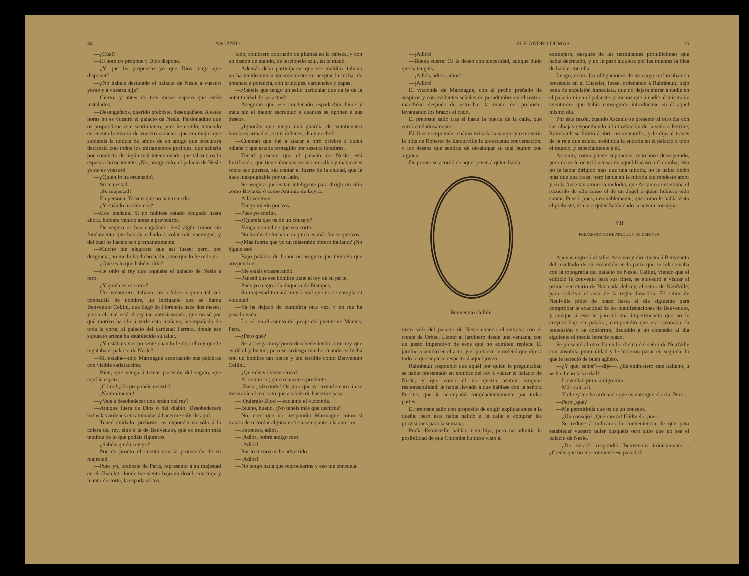34 ASCANIO
—¿Cuál?
—El hombre propone y Dios dispone.
—¿Y qué he propuesto yo que Dios tenga que disponer?
—¿No habéis destinado el palacio de Nesle á vuestro yerno y á vuestra hija?
—Cierto, y antes de tres meses espero que estén instalados.
—Desengañáos, querido preboste, desengañáos. A estas horas no es vuestro el palacio de Nesle. Perdonadme que os proporcione este sentimiento, pero he creído, teniendo en cuenta la viveza de vuestro carácter, que era mejor que supiérais la noticia de labios de un amigo que procurará decírosla con todos los miramientos posibles, que saberla por conducto de algún mal intencionado que tal vez os la espetara bruscamente. ¡No, amigo mío, el palacio de Nesle ya no es vuestro!
—¿Quién lo ha ordenado?
—Su majestad.
—¡Su majestad!
—En persona. Ya veis que no hay remedio.
—¿Y cuándo ha sido eso?
—Esta mañana. Si no hubiese estado ocupado hasta ahora, hubiera venido antes á preveniros.
—De seguro os han engañado. Será algún rumor sin fundamento que habrán echado á volar mis enemigos, y del cual os hacéis eco prematuramente.
—Mucho me alegraría que así fuese; pero, por desgracia, no me lo ha dicho nadie, sino que lo he oído yo.
—¿Qué es lo que habéis oído?
—He oído al rey que regalaba el palacio de Nesle á otro.
—¿Y quién es ese otro?
—Un aventurero italiano, un orfebre á quien tal vez conozcáis de nombre, un intrigante que se llama Benvenuto Cellini, que llegó de Florencia hace dos meses, y con el cual está el rey tan entusiasmado, que no sé por qué motivo ha ido á verle esta mañana, acompañado de toda la corte, al palacio del cardenal Ferrara, donde ese supuesto artista ha establecido su taller.
—¿Y estábais vos presente cuando le dijo el rey que le regalaba el palacio de Nesle?
—Sí, estaba—dijo Marmagne acentuando sus palabras con visible satisfacción.
—Bien; que venga á tomar posesión del regalo, que aquí le espero.
—¡Cómo! ¿Os proponéis resistir?
—¡Naturalmente!
—¿Vais á desobedecer una orden del rey?
—Aunque fuera de Dios ó del diablo. Desobedeceré todas las órdenes encaminadas á hacerme salir de aquí.
—Tened cuidado, preboste; os exponéis no sólo á la cólera del rey, sino á la de Benvenuto, que es mucho más temible de lo que podáis figuraros.
—¿Sabéis quién soy yo?
—Por de pronto él cuenta con la protección de su majestad.
—Pues yo, preboste de París, represento á su majestad en el Chatelet, donde me siento bajo un dosel, con traje y manto de corte, la espada al cos-
tado, sombrero adornado de plumas en la cabeza, y con un bastón de mando, de terciopelo azul, en la mano.
—Además debo participaros que ese maldito italiano no ha tenido nunca inconveniente en aceptar la lucha, de potencia á potencia, con príncipes, cardenales y papas.
—¿Sabéis que tengo un sello particular que da fe de la autenticidad de las actas?
—Aseguran que ese condenado espadachín hiere y mata sin el menor escrúpulo á cuantos se oponen á sus deseos.
—¿Ignoráis que tengo una guardia de veinticuatro hombres armados, á mis órdenes, día y noche?
—Cuentan que fué á atacar á otro orfebre á quien odiaba y que estaba protegido por sesenta hombres.
—Tened presente que el palacio de Nesle está fortificado, que tiene almenas en sus murallas y matacanes sobre sus puertas, sin contar el fuerte de la ciudad, que le hace inexpugnable por un lado.
—Se asegura que es tan inteligente para dirigir un sitio como Bayardo ó como Antonio de Leyra.
—Allá veremos.
—Tengo miedo por vos.
—Pues yo confío.
—¿Queréis que os dé un consejo?
—Venga, con tal de que sea corto.
—No tratéis de luchar con quien es más fuerte que vos.
—¿Más fuerte que yo un miserable obrero italiano? ¡No digáis eso!
—Bajo palabra de honor os aseguro que tendréis que arrepentiros.
—Me estáis exasperando.
—Pensad que ese hombre tiene al rey de su parte.
—Pues yo tengo á la duquesa de Etampes.
—Su majestad tomará muy á mal que no se cumpla su voluntad.
—Ya he dejado de cumplirla otra vez, y no me ha pasado nada.
—Lo sé; en el asunto del peaje del puente de Mantes. Pero..
—¿Pero qué?
—Se arriesga muy poco desobedeciendo á un rey que es débil y bueno; pero se arriesga mucho cuando se lucha con un hombre tan fuerte y tan terrible como Benvenuto Cellini.
—¿Queréis volverme loco?
—Al contrario; quiero haceros prudente.
—¡Basta, vizconde! Os juro que va costarle caro á ese miserable el mal rato que acabáis de hacerme pasar.
—¡Quiéralo Dios!—exclamó el vizconde.
—Bueno, bueno. ¿No tenéis más que decirme?
—No, creo que no—respondió Marmagne como si tratara de recordar alguna noticia semejante á la anterior.
—Entonces, adiós.
—¡Adiós, pobre amigo mío!
—¡Adiós!
—Por lo menos os he advertido.
—¡Adiós!
—No tengo nada que reprocharme y eso me consuela.
ALEJANDRO DUMAS 35
—¡Adiós!
—Buena suerte. Os la deseo con sinceridad, aunque dudo que la tengáis.
—¡Adiós, adiós, adiós!
—¡Adiós!
El vizconde de Marmagne, con el pecho preñado de suspiros y con evidentes señales de pesadumbre en el rostro, marchóse después de estrechar la mano del preboste, levantando los brazos al cielo.
El preboste salió tras él hasta la puerta de la calle, que cerró cuidadosamente.
Fácil es comprender cuánto irritaría la sangre y removería la bilis de Roberto de Estourville la precedente conversación, y los deseos que sentiría de desahogar su mal humor con alguien.
De pronto se acordó de aquel joven á quien había
Benvenuto Cellini.
visto salir del palacio de Nesle cuando él entraba con el conde de Orbec. Llamó al jardinero desde una ventana, con un gesto imperativo de esos que no admiten réplica. El jardinero acudió en el acto, y el preboste le ordenó que dijera todo lo que supiese respecto á aquel joven.
Raimbault respondió que aquél por quien le preguntaban se había presentado en nombre del rey á visitar el palacio de Nesle, y que como él no quería asumir ninguna responsabilidad, le había llevado á que hablase con la señora Perrine, que le acompañó complacientemente por todas partes.
El preboste salió con propósito de exigir explicaciones á la dueña, pero ésta había salido á la calle á comprar las provisiones para la semana.
Podía Estourville hablar á su hija; pero no admitía la posibilidad de que Colomba hubiese visto al
extranjero, después de las terminantes prohibiciones que había decretado, y no le pasó siquiera por las mientes la idea de hablar con ella.
Luego, como las obligaciones de su cargo reclamaban su presencia en el Chatelet, fuese, ordenando á Raimbault, bajo pena de expulsión inmediata, que no dejara entrar á nadie en el palacio ni en el palacete, y menos que á nadie al miserable aventurero que había conseguido introducirse en él aquel mismo día.
Por esta razón, cuando Ascanio se presentó al otro día con sus alhajas respondiendo á la invitación de la señora Perrine, Raimbault se limitó á abrir un ventanillo, y le dijo al través de la reja que estaba prohibida la entrada en el palacio á todo el mundo, y especialmente á él.
Ascanio, como puede suponerse, marchóse desesperado, pero no se le ocurrió acusar de aquel fracaso á Colomba; ésta no le había dirigido más que una mirada, no le había dicho más que una frase; pero había en la mirada tan modesto amor y en la frase tan amorosa melodía, que Ascanio conservaba el recuerdo de ella como el de un ángel á quien hubiera oído cantar. Pensó, pues, razonablemente, que como le había visto el preboste, éste era quien había dado la severa consigna.
VII
PREPARATIVOS DE ATAQUE Y DE DEFENSA
Apenas regresó al taller Ascanio y dió cuenta á Benvenuto del resultado de su excursión en la parte que se relacionaba con la topografía del palacio de Nesle, Cellini, viendo que el edificio le convenía para sus fines, se apresuró á visitar al primer secretario de Hacienda del rey, el señor de Neufville, para solicitar el acta de la regia donación. El señor de Neufville pidió de plazo hasta el día siguiente para comprobar la exactitud de las manifestaciones de Benvenuto, y aunque á éste le pareció una impertinencia que no le creyera bajo su palabra, comprendió que era razonable la pretensión y se conformó, decidido á no conceder al día siguiente ni media hora de plazo.
Se presentó al otro día en la oficina del señor de Neufville con absoluta puntualidad y le hicieron pasar en seguida, lo que le pareció de buen agüero.
—¿Y qué, señor?—dijo—. ¿Es embustero este italiano, ú os ha dicho la verdad?
—La verdad pura, amigo mío.
—Más vale así.
—Y el rey me ha ordenado que os entregue el acta. Pero...
—Pero ¿qué?
—Me permitiréis que os dé un consejo.
—¿Un consejo? ¡Qué rareza! Dádmelo, pues.
—Se reduce á indicaros la conveniencia de que para establecer vuestro taller busquéis otro sitio que no sea el palacio de Nesle.
—¿De veras?—respondió Benvenuto irónicamente—. ¿Creéis que no me conviene ese palacio?